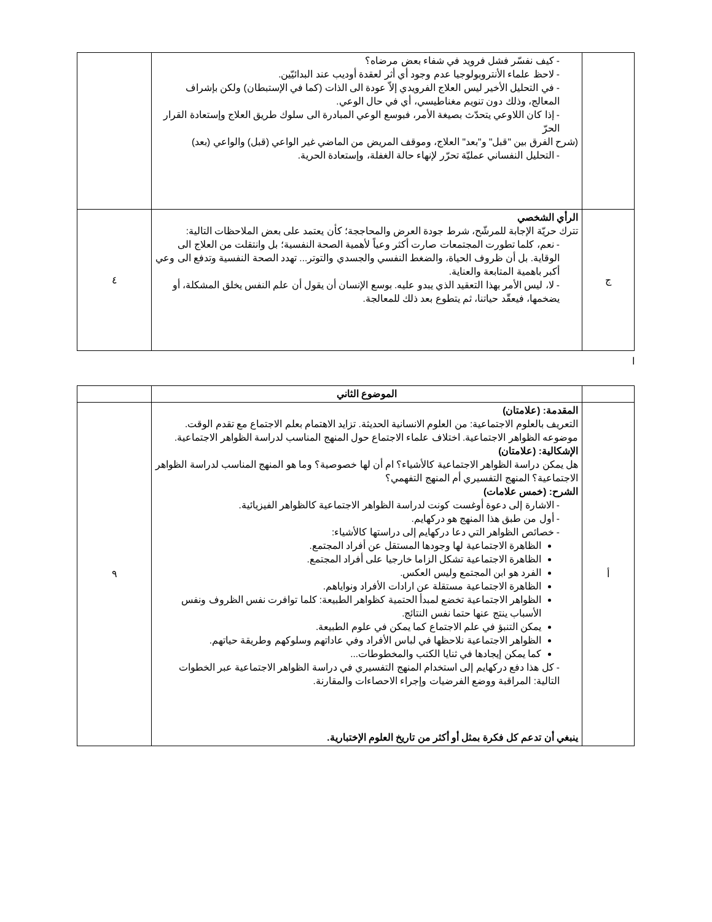| | - كيف نفسّر فشل فرويد في شفاء بعض مرضاه؟ - لاحظ علماء الأنتروبولوجيا عدم وجود أي أثر لعقدة أوديب عند البدائيّين. - في التحليل الأخير ليس العلاج الفرويدي إلاّ عودة الى الذات (كما في الإستبطان) ولكن بإشراف المعالج، وذلك دون تنويم مغناطيسي، أي في حال الوعي. - إذا كان اللاوعي يتحدّث بصيغة الأمر، فبوسع الوعي المبادرة الى سلوك طريق العلاج وإستعادة القرار الحرّ (شرح الفرق بين "قبل" و"بعد" العلاج، وموقف المريض من الماضي غير الواعي (قبل) والواعي (بعد) - التحليل النفساني عمليّة تحرّر لإنهاء حالة الغفلة، وإستعادة الحرية. | |
| ج | الرأي الشخصي تترك حريّة الإجابة للمرشّح، شرط جودة العرض والمحاججة؛ كأن يعتمد على بعض الملاحظات التالية: - نعم، كلما تطورت المجتمعات صارت أكثر وعياً لأهمية الصحة النفسية؛ بل وانتقلت من العلاج الى الوقاية. بل أن ظروف الحياة، والضغط النفسي والجسدي والتوتر... تهدد الصحة النفسية وتدفع الى وعي أكبر باهمية المتابعة والعناية. - لا، ليس الأمر بهذا التعقيد الذي يبدو عليه. بوسع الإنسان أن يقول أن علم النفس يخلق المشكلة، أو يضخمها، فيعقّد حياتنا، ثم يتطوع بعد ذلك للمعالجة. | ٤ |
ا
| | الموضوع الثاني | |
| أ | المقدمة: (علامتان) التعريف بالعلوم الاجتماعية: من العلوم الانسانية الحديثة. تزايد الاهتمام بعلم الاجتماع مع تقدم الوقت. موضوعه الظواهر الاجتماعية. اختلاف علماء الاجتماع حول المنهج المناسب لدراسة الظواهر الاجتماعية. الإشكالية: (علامتان) هل يمكن دراسة الظواهر الاجتماعية كالأشياء؟ ام أن لها خصوصية؟ وما هو المنهج المناسب لدراسة الظواهر الاجتماعية؟ المنهج التفسيري أم المنهج التفهمي؟ الشرح: (خمس علامات) - الاشارة إلى دعوة أوغست كونت لدراسة الظواهر الاجتماعية كالظواهر الفيزيائية. - أول من طبق هذا المنهج هو دركهايم. - خصائص الظواهر التي دعا دركهايم إلى دراستها كالأشياء: الظاهرة الاجتماعية لها وجودها المستقل عن أفراد المجتمع. الظاهرة الاجتماعية تشكل الزاما خارجيا على أفراد المجتمع. الفرد هو ابن المجتمع وليس العكس. الظاهرة الاجتماعية مستقلة عن ارادات الأفراد ونواياهم. الظواهر الاجتماعية تخضع لمبدأ الحتمية كظواهر الطبيعة: كلما توافرت نفس الظروف ونفس الأسباب ينتج عنها حتما نفس النتائج. يمكن التنبؤ في علم الاجتماع كما يمكن في علوم الطبيعة. الظواهر الاجتماعية نلاحظها في لباس الأفراد وفي عاداتهم وسلوكهم وطريقة حياتهم. كما يمكن إيجادها في ثنايا الكتب والمخطوطات... - كل هذا دفع دركهايم إلى استخدام المنهج التفسيري في دراسة الظواهر الاجتماعية عبر الخطوات التالية: المراقبة ووضع الفرضيات وإجراء الاحصاءات والمقارنة. ينبغي أن تدعم كل فكرة بمثل أو أكثر من تاريخ العلوم الإختبارية. | ٩ |